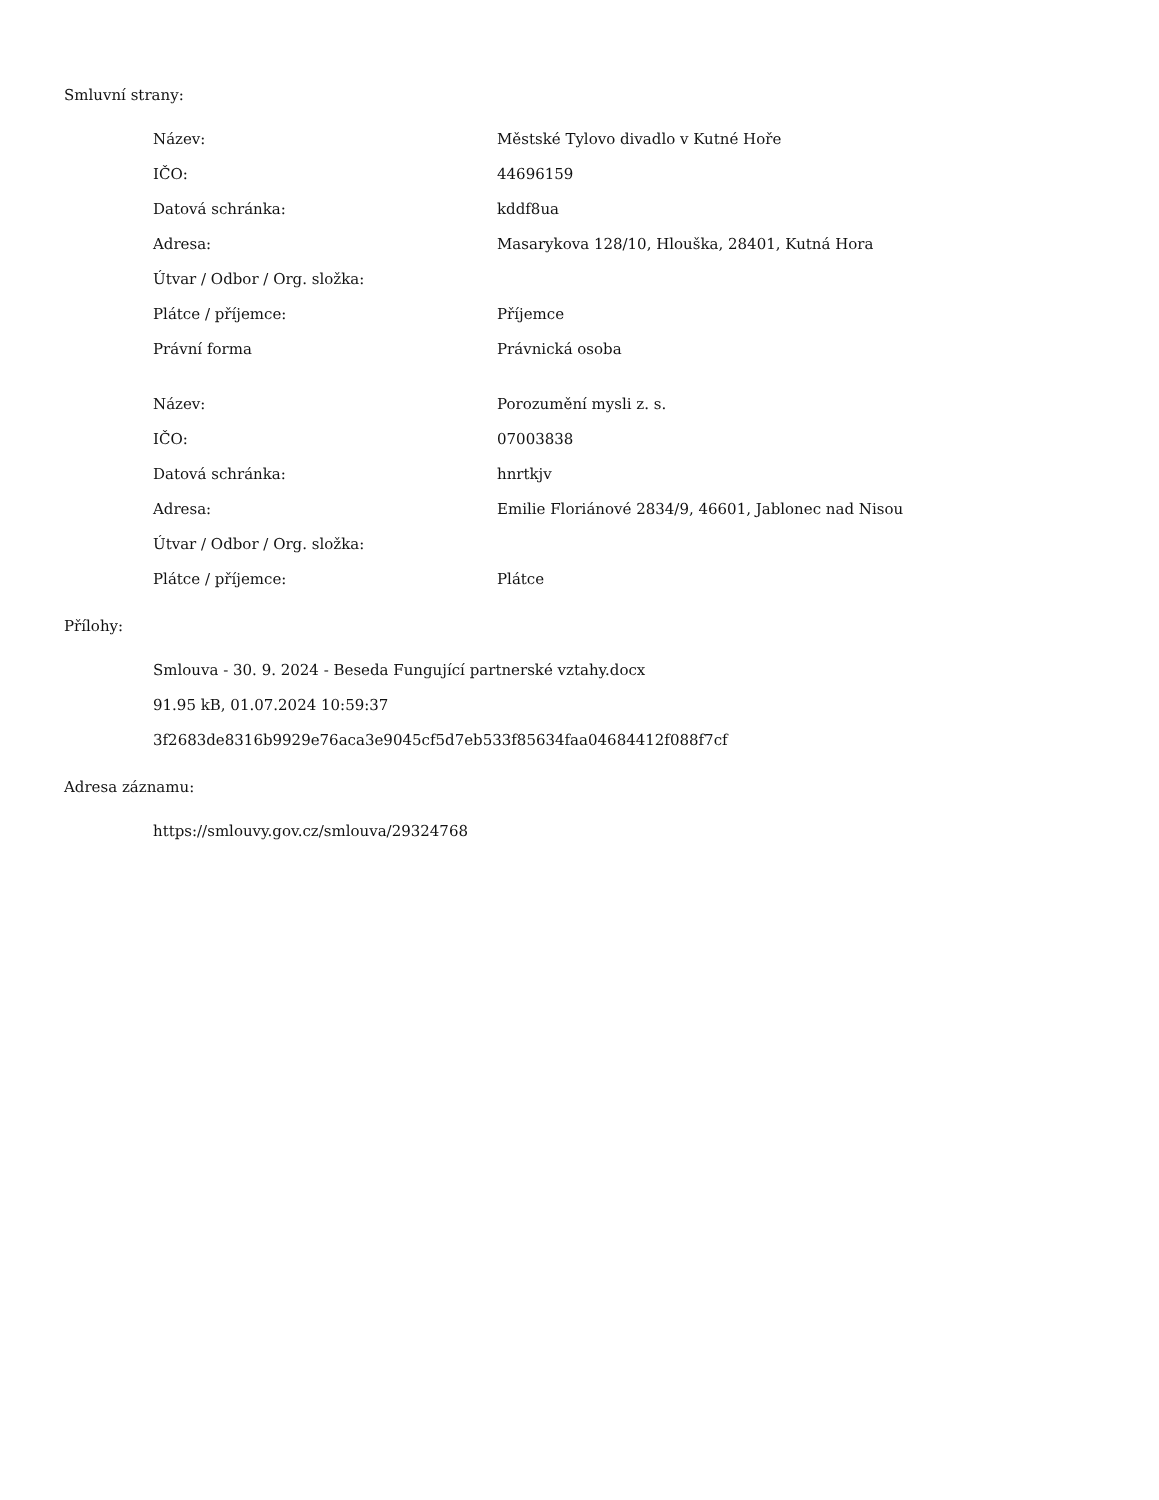Smluvní strany:
| Název: | Městské Tylovo divadlo v Kutné Hoře |
| IČO: | 44696159 |
| Datová schránka: | kddf8ua |
| Adresa: | Masarykova 128/10, Hlouška, 28401, Kutná Hora |
| Útvar / Odbor / Org. složka: | |
| Plátce / příjemce: | Příjemce |
| Právní forma | Právnická osoba |
| Název: | Porozumění mysli z. s. |
| IČO: | 07003838 |
| Datová schránka: | hnrtkjv |
| Adresa: | Emilie Floriánové 2834/9, 46601, Jablonec nad Nisou |
| Útvar / Odbor / Org. složka: | |
| Plátce / příjemce: | Plátce |
Přílohy:
| Smlouva - 30. 9. 2024 - Beseda Fungující partnerské vztahy.docx |
| 91.95 kB, 01.07.2024 10:59:37 |
| 3f2683de8316b9929e76aca3e9045cf5d7eb533f85634faa04684412f088f7cf |
Adresa záznamu:
| https://smlouvy.gov.cz/smlouva/29324768 |